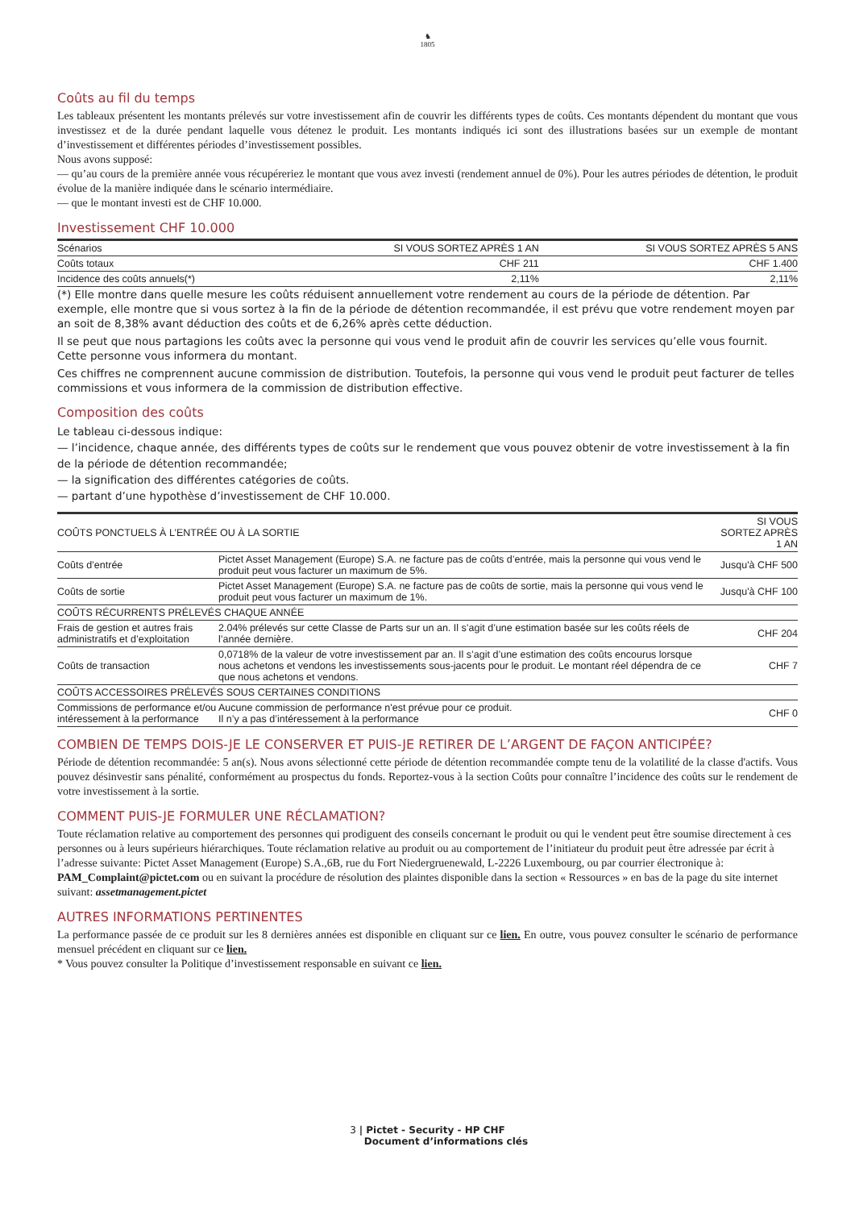♞
1805
Coûts au fil du temps
Les tableaux présentent les montants prélevés sur votre investissement afin de couvrir les différents types de coûts. Ces montants dépendent du montant que vous investissez et de la durée pendant laquelle vous détenez le produit. Les montants indiqués ici sont des illustrations basées sur un exemple de montant d’investissement et différentes périodes d’investissement possibles.
Nous avons supposé:
— qu’au cours de la première année vous récupéreriez le montant que vous avez investi (rendement annuel de 0%). Pour les autres périodes de détention, le produit évolue de la manière indiquée dans le scénario intermédiaire.
— que le montant investi est de CHF 10.000.
Investissement CHF 10.000
| Scénarios | SI VOUS SORTEZ APRÈS 1 AN | SI VOUS SORTEZ APRÈS 5 ANS |
| --- | --- | --- |
| Coûts totaux | CHF 211 | CHF 1.400 |
| Incidence des coûts annuels(*) | 2,11% | 2,11% |
(*) Elle montre dans quelle mesure les coûts réduisent annuellement votre rendement au cours de la période de détention. Par exemple, elle montre que si vous sortez à la fin de la période de détention recommandée, il est prévu que votre rendement moyen par an soit de 8,38% avant déduction des coûts et de 6,26% après cette déduction.
Il se peut que nous partagions les coûts avec la personne qui vous vend le produit afin de couvrir les services qu’elle vous fournit. Cette personne vous informera du montant.
Ces chiffres ne comprennent aucune commission de distribution. Toutefois, la personne qui vous vend le produit peut facturer de telles commissions et vous informera de la commission de distribution effective.
Composition des coûts
Le tableau ci-dessous indique:
— l’incidence, chaque année, des différents types de coûts sur le rendement que vous pouvez obtenir de votre investissement à la fin de la période de détention recommandée;
— la signification des différentes catégories de coûts.
— partant d’une hypothèse d’investissement de CHF 10.000.
| COÛTS PONCTUELS À L’ENTRÉE OU À LA SORTIE | | SI VOUS SORTEZ APRÈS 1 AN |
| --- | --- | --- |
| Coûts d’entrée | Pictet Asset Management (Europe) S.A. ne facture pas de coûts d’entrée, mais la personne qui vous vend le produit peut vous facturer un maximum de 5%. | Jusqu'à CHF 500 |
| Coûts de sortie | Pictet Asset Management (Europe) S.A. ne facture pas de coûts de sortie, mais la personne qui vous vend le produit peut vous facturer un maximum de 1%. | Jusqu'à CHF 100 |
| COÛTS RÉCURRENTS PRÉLEVÉS CHAQUE ANNÉE | | |
| Frais de gestion et autres frais administratifs et d’exploitation | 2.04% prélevés sur cette Classe de Parts sur un an. Il s’agit d’une estimation basée sur les coûts réels de l’année dernière. | CHF 204 |
| Coûts de transaction | 0,0718% de la valeur de votre investissement par an. Il s’agit d’une estimation des coûts encourus lorsque nous achetons et vendons les investissements sous-jacents pour le produit. Le montant réel dépendra de ce que nous achetons et vendons. | CHF 7 |
| COÛTS ACCESSOIRES PRÉLEVÉS SOUS CERTAINES CONDITIONS | | |
| Commissions de performance et/ou intéressement à la performance | Aucune commission de performance n'est prévue pour ce produit. Il n’y a pas d’intéressement à la performance | CHF 0 |
COMBIEN DE TEMPS DOIS-JE LE CONSERVER ET PUIS-JE RETIRER DE L’ARGENT DE FAÇON ANTICIPÉE?
Période de détention recommandée: 5 an(s). Nous avons sélectionné cette période de détention recommandée compte tenu de la volatilité de la classe d'actifs. Vous pouvez désinvestir sans pénalité, conformément au prospectus du fonds. Reportez-vous à la section Coûts pour connaître l’incidence des coûts sur le rendement de votre investissement à la sortie.
COMMENT PUIS-JE FORMULER UNE RÉCLAMATION?
Toute réclamation relative au comportement des personnes qui prodiguent des conseils concernant le produit ou qui le vendent peut être soumise directement à ces personnes ou à leurs supérieurs hiérarchiques. Toute réclamation relative au produit ou au comportement de l’initiateur du produit peut être adressée par écrit à l’adresse suivante: Pictet Asset Management (Europe) S.A.,6B, rue du Fort Niedergruenewald, L-2226 Luxembourg, ou par courrier électronique à: PAM_Complaint@pictet.com ou en suivant la procédure de résolution des plaintes disponible dans la section « Ressources » en bas de la page du site internet suivant: assetmanagement.pictet
AUTRES INFORMATIONS PERTINENTES
La performance passée de ce produit sur les 8 dernières années est disponible en cliquant sur ce lien. En outre, vous pouvez consulter le scénario de performance mensuel précédent en cliquant sur ce lien.
* Vous pouvez consulter la Politique d’investissement responsable en suivant ce lien.
3 | Pictet - Security - HP CHF
Document d’informations clés